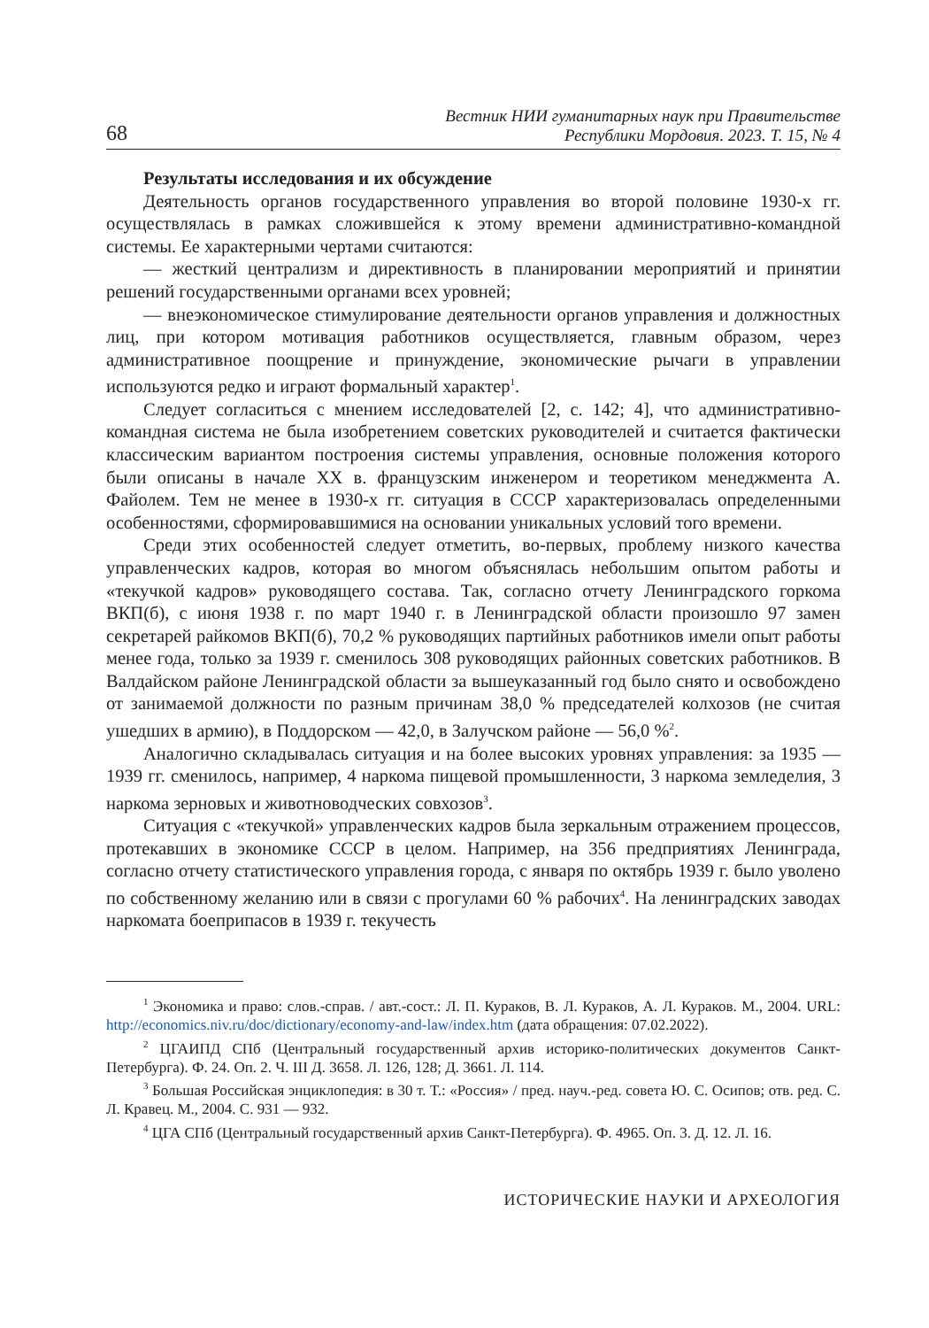68 Вестник НИИ гуманитарных наук при Правительстве
Республики Мордовия. 2023. Т. 15, № 4
Результаты исследования и их обсуждение
Деятельность органов государственного управления во второй половине 1930-х гг. осуществлялась в рамках сложившейся к этому времени административно-командной системы. Ее характерными чертами считаются:
— жесткий централизм и директивность в планировании мероприятий и принятии решений государственными органами всех уровней;
— внеэкономическое стимулирование деятельности органов управления и должностных лиц, при котором мотивация работников осуществляется, главным образом, через административное поощрение и принуждение, экономические рычаги в управлении используются редко и играют формальный характер<sup>1</sup>.
Следует согласиться с мнением исследователей [2, с. 142; 4], что административно-командная система не была изобретением советских руководителей и считается фактически классическим вариантом построения системы управления, основные положения которого были описаны в начале XX в. французским инженером и теоретиком менеджмента А. Файолем. Тем не менее в 1930-х гг. ситуация в СССР характеризовалась определенными особенностями, сформировавшимися на основании уникальных условий того времени.
Среди этих особенностей следует отметить, во-первых, проблему низкого качества управленческих кадров, которая во многом объяснялась небольшим опытом работы и «текучкой кадров» руководящего состава. Так, согласно отчету Ленинградского горкома ВКП(б), с июня 1938 г. по март 1940 г. в Ленинградской области произошло 97 замен секретарей райкомов ВКП(б), 70,2 % руководящих партийных работников имели опыт работы менее года, только за 1939 г. сменилось 308 руководящих районных советских работников. В Валдайском районе Ленинградской области за вышеуказанный год было снято и освобождено от занимаемой должности по разным причинам 38,0 % председателей колхозов (не считая ушедших в армию), в Поддорском — 42,0, в Залучском районе — 56,0 %<sup>2</sup>.
Аналогично складывалась ситуация и на более высоких уровнях управления: за 1935 — 1939 гг. сменилось, например, 4 наркома пищевой промышленности, 3 наркома земледелия, 3 наркома зерновых и животноводческих совхозов<sup>3</sup>.
Ситуация с «текучкой» управленческих кадров была зеркальным отражением процессов, протекавших в экономике СССР в целом. Например, на 356 предприятиях Ленинграда, согласно отчету статистического управления города, с января по октябрь 1939 г. было уволено по собственному желанию или в связи с прогулами 60 % рабочих<sup>4</sup>. На ленинградских заводах наркомата боеприпасов в 1939 г. текучесть
<sup>1</sup> Экономика и право: слов.-справ. / авт.-сост.: Л. П. Кураков, В. Л. Кураков, А. Л. Кураков. М., 2004. URL: http://economics.niv.ru/doc/dictionary/economy-and-law/index.htm (дата обращения: 07.02.2022).
<sup>2</sup> ЦГАИПД СПб (Центральный государственный архив историко-политических документов Санкт-Петербурга). Ф. 24. Оп. 2. Ч. III Д. 3658. Л. 126, 128; Д. 3661. Л. 114.
<sup>3</sup> Большая Российская энциклопедия: в 30 т. Т.: «Россия» / пред. науч.-ред. совета Ю. С. Осипов; отв. ред. С. Л. Кравец. М., 2004. С. 931 — 932.
<sup>4</sup> ЦГА СПб (Центральный государственный архив Санкт-Петербурга). Ф. 4965. Оп. 3. Д. 12. Л. 16.
ИСТОРИЧЕСКИЕ НАУКИ И АРХЕОЛОГИЯ